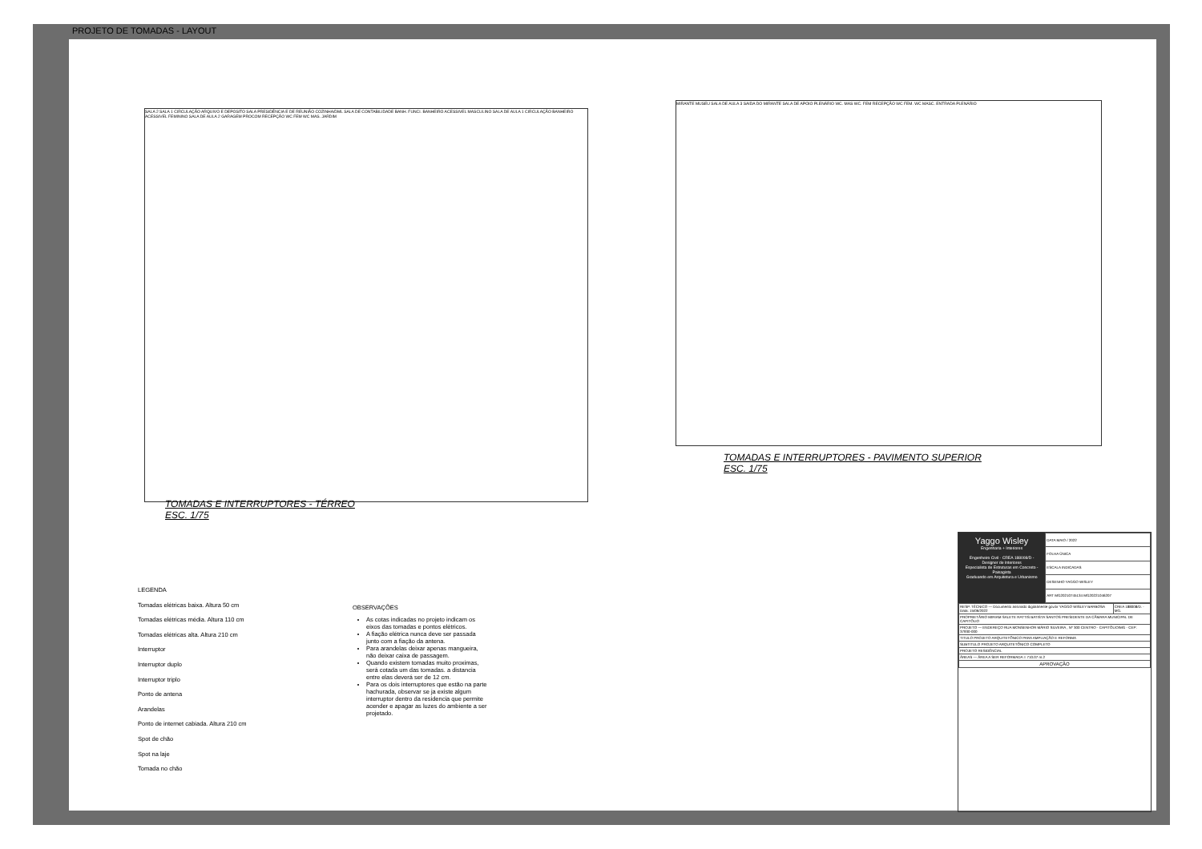PROJETO DE TOMADAS - LAYOUT
SALA 2 SALA 1 CIRCULAÇÃO ARQUIVO E DEPOSITO SALA PRESIDÊNCIA E DE REUNIÃO COZINHA/DML SALA DE CONTABILIDADE BANH. FUNCI. BANHEIRO ACESSIVEL MASCULINO SALA DE AULA 1 CIRCULAÇÃO BANHEIRO ACESSIVEL FEMININO SALA DE AULA 2 GARAGEM PROCOM RECEPÇÃO WC FEM WC MAS. JARDIM
TOMADAS E INTERRUPTORES - TÉRREO
ESC. 1/75
MIRANTE MUSEU SALA DE AULA 3 SAIDA DO MIRANTE SALA DE APOIO PLENÁRIO WC. MAS WC. FEM RECEPÇÃO WC FEM. WC MASC. ENTRADA PLENÁRIO
TOMADAS E INTERRUPTORES - PAVIMENTO SUPERIOR
ESC. 1/75
LEGENDA
Tomadas elétricas baixa. Altura 50 cm
Tomadas elétricas média. Altura 110 cm
Tomadas elétricas alta. Altura 210 cm
Interruptor
Interruptor duplo
Interruptor triplo
Ponto de antena
Arandelas
Ponto de internet cabiada. Altura 210 cm
Spot de chão
Spot na laje
Tomada no chão
OBSERVAÇÕES
As cotas indicadas no projeto indicam os eixos das tomadas e pontos elétricos.
A fiação elétrica nunca deve ser passada junto com a fiação da antena.
Para arandelas deixar apenas mangueira, não deixar caixa de passagem.
Quando existem tomadas muito proximas, será cotada um das tomadas. a distancia entre elas deverá ser de 12 cm.
Para os dois interruptores que estão na parte hachurada, observar se ja existe algum interruptor dentro da residencia que permite acender e apagar as luzes do ambiente a ser projetado.
Yaggo Wisley
Engenharia + Interiores
Engenheiro Civil - CREA 188008/D - Designer de Interiores
Especialista de Estruturas em Concreto - Paisagista
Graduando em Arquitetura e Urbanismo
| DATA MAIO / 2022 |
| FOLHA ÚNICA |
| ESCALA INDICADAS |
| DESENHO YAGGO WISLEY |
| ART MG20210745134 MG20221046207 |
| RESP. TÉCNICO — Documento assinado digitalmente gov.br YAGGO WISLEY BARBOSA Data: 15/06/2022 | CREA 188008/D. - MG. |
| PROPRIETÁRIO MIRIAM SALETE RATTIS BATISTA SANTOS PRESIDENTE DA CÂMARA MUNICIPAL DE CAPITÓLIO | |
| PROJETO — ENDEREÇO RUA MONSENHOR MÁRIO SILVEIRA , Nº 300 CENTRO - CAPITÓLIO/MG - CEP: 37930-000 | |
| TITULO PROJETO ARQUITETÔNICO PARA AMPLIAÇÃO E REFORMA | |
| SUBTITULO PROJETO ARQUITETÔNICO COMPLETO | |
| PROJETO RESIDÊNCIAL | |
| ÁREAS — ÁREA A SER REFORMADA = 710.07 m.2 | |
| APROVAÇÃO | |